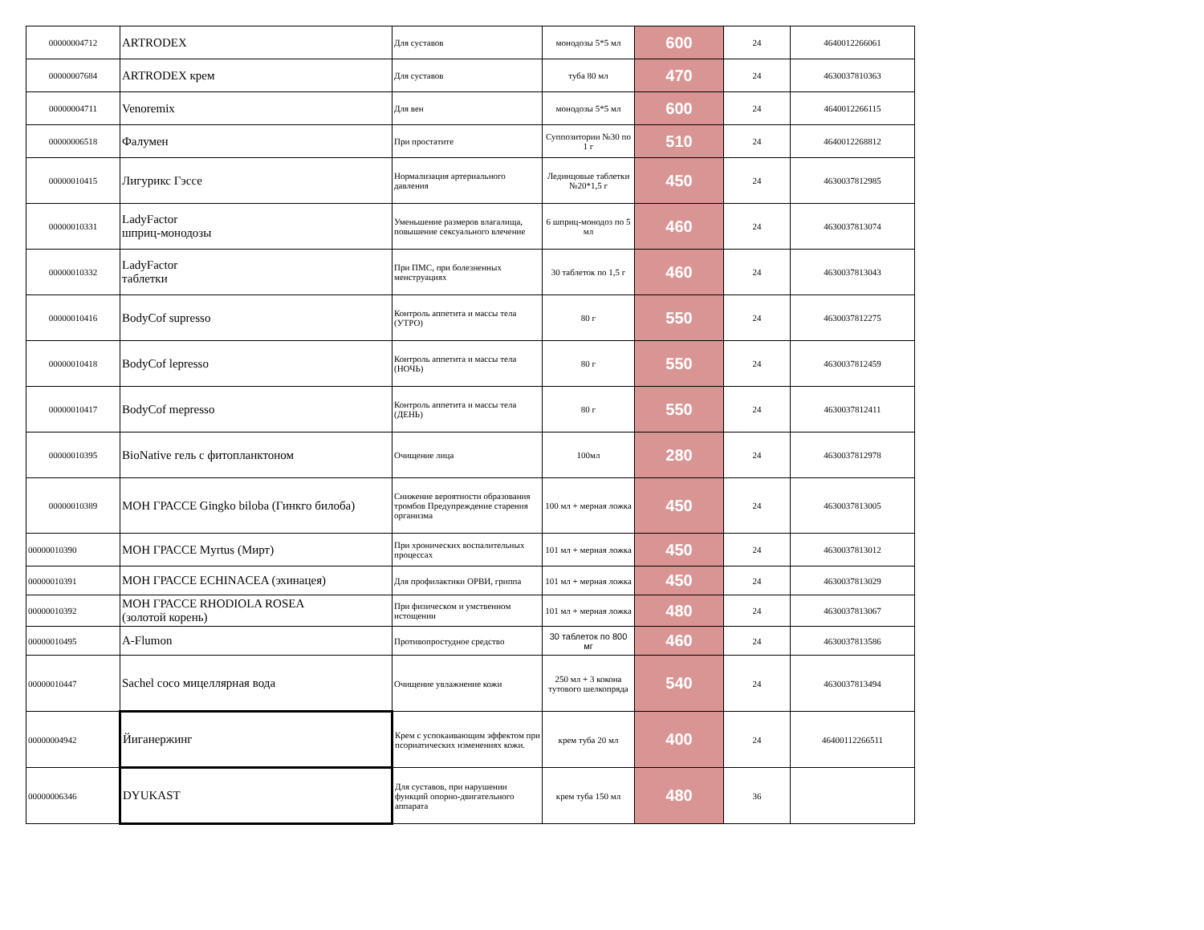| 00000004712 | ARTRODEX | Для суставов | монодозы 5*5 мл | 600 | 24 | 4640012266061 |
| 00000007684 | ARTRODEX крем | Для суставов | туба 80 мл | 470 | 24 | 4630037810363 |
| 00000004711 | Venoremix | Для вен | монодозы 5*5 мл | 600 | 24 | 4640012266115 |
| 00000006518 | Фалумен | При простатите | Суппозитории №30 по 1 г | 510 | 24 | 4640012268812 |
| 00000010415 | Лигурикс Гэссе | Нормализация артериального давления | Лединцовые таблетки №20*1,5 г | 450 | 24 | 4630037812985 |
| 00000010331 | LadyFactor шприц-монодозы | Уменьшение размеров влагалища, повышение сексуального влечение | 6 шприц-монодоз по 5 мл | 460 | 24 | 4630037813074 |
| 00000010332 | LadyFactor таблетки | При ПМС, при болезненных менструациях | 30 таблеток по 1,5 г | 460 | 24 | 4630037813043 |
| 00000010416 | BodyCof supresso | Контроль аппетита и массы тела (УТРО) | 80 г | 550 | 24 | 4630037812275 |
| 00000010418 | BodyCof lepresso | Контроль аппетита и массы тела (НОЧЬ) | 80 г | 550 | 24 | 4630037812459 |
| 00000010417 | BodyCof mepresso | Контроль аппетита и массы тела (ДЕНЬ) | 80 г | 550 | 24 | 4630037812411 |
| 00000010395 | BioNative гель с фитопланктоном | Очищение лица | 100мл | 280 | 24 | 4630037812978 |
| 00000010389 | МОН ГРАССЕ Gingko biloba (Гинкго билоба) | Снижение вероятности образования тромбов Предупреждение старения организма | 100 мл + мерная ложка | 450 | 24 | 4630037813005 |
| 00000010390 | МОН ГРАССЕ Myrtus (Мирт) | При хронических воспалительных процессах | 101 мл + мерная ложка | 450 | 24 | 4630037813012 |
| 00000010391 | МОН ГРАССЕ ECHINACEA (эхинацея) | Для профилактики ОРВИ, гриппа | 101 мл + мерная ложка | 450 | 24 | 4630037813029 |
| 00000010392 | МОН ГРАССЕ RHODIOLA ROSEA (золотой корень) | При физическом и умственном истощении | 101 мл + мерная ложка | 480 | 24 | 4630037813067 |
| 00000010495 | A-Flumon | Противопростудное средство | 30 таблеток по 800 мг | 460 | 24 | 4630037813586 |
| 00000010447 | Sachel coco мицеллярная вода | Очищение увлажнение кожи | 250 мл + 3 кокона тутового шелкопряда | 540 | 24 | 4630037813494 |
| 00000004942 | Йиганержинг | Крем с успокаивающим эффектом при псориатических изменениях кожи. | крем туба 20 мл | 400 | 24 | 46400112266511 |
| 00000006346 | DYUKAST | Для суставов, при нарушении функций опорно-двигательного аппарата | крем туба 150 мл | 480 | 36 | |